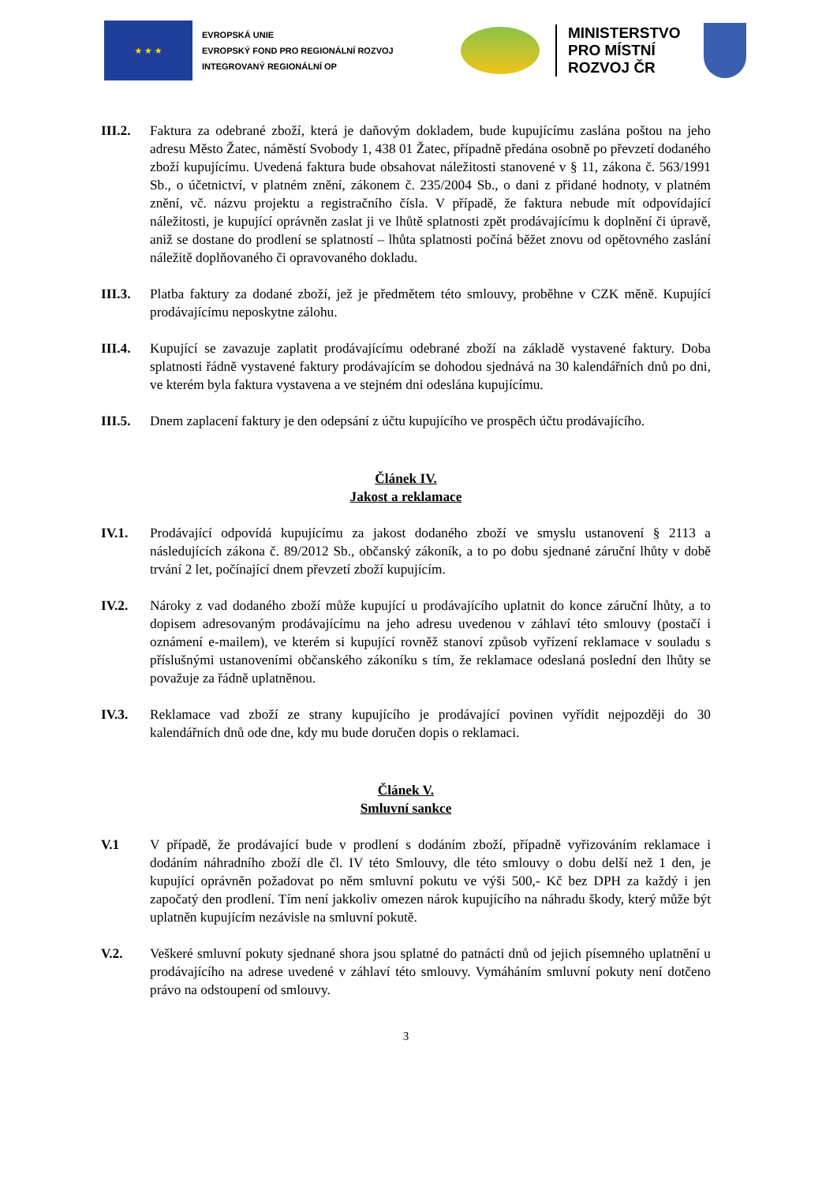★ ★ ★
EVROPSKÁ UNIE
EVROPSKÝ FOND PRO REGIONÁLNÍ ROZVOJ
INTEGROVANÝ REGIONÁLNÍ OP
MINISTERSTVO
PRO MÍSTNÍ
ROZVOJ ČR
III.2.
Faktura za odebrané zboží, která je daňovým dokladem, bude kupujícímu zaslána poštou na jeho adresu Město Žatec, náměstí Svobody 1, 438 01 Žatec, případně předána osobně po převzetí dodaného zboží kupujícímu. Uvedená faktura bude obsahovat náležitosti stanovené v § 11, zákona č. 563/1991 Sb., o účetnictví, v platném znění, zákonem č. 235/2004 Sb., o dani z přidané hodnoty, v platném znění, vč. názvu projektu a registračního čísla. V případě, že faktura nebude mít odpovídající náležitosti, je kupující oprávněn zaslat ji ve lhůtě splatnosti zpět prodávajícímu k doplnění či úpravě, aniž se dostane do prodlení se splatností – lhůta splatnosti počíná běžet znovu od opětovného zaslání náležitě doplňovaného či opravovaného dokladu.
III.3.
Platba faktury za dodané zboží, jež je předmětem této smlouvy, proběhne v CZK měně. Kupující prodávajícímu neposkytne zálohu.
III.4.
Kupující se zavazuje zaplatit prodávajícímu odebrané zboží na základě vystavené faktury. Doba splatnosti řádně vystavené faktury prodávajícím se dohodou sjednává na 30 kalendářních dnů po dni, ve kterém byla faktura vystavena a ve stejném dni odeslána kupujícímu.
III.5.
Dnem zaplacení faktury je den odepsání z účtu kupujícího ve prospěch účtu prodávajícího.
Článek IV.
Jakost a reklamace
IV.1. Prodávající odpovídá kupujícímu za jakost dodaného zboží ve smyslu ustanovení § 2113 a následujících zákona č. 89/2012 Sb., občanský zákoník, a to po dobu sjednané záruční lhůty v době trvání 2 let, počínající dnem převzetí zboží kupujícím.
IV.2. Nároky z vad dodaného zboží může kupující u prodávajícího uplatnit do konce záruční lhůty, a to dopisem adresovaným prodávajícímu na jeho adresu uvedenou v záhlaví této smlouvy (postačí i oznámení e-mailem), ve kterém si kupující rovněž stanoví způsob vyřízení reklamace v souladu s příslušnými ustanoveními občanského zákoníku s tím, že reklamace odeslaná poslední den lhůty se považuje za řádně uplatněnou.
IV.3. Reklamace vad zboží ze strany kupujícího je prodávající povinen vyřídit nejpozději do 30 kalendářních dnů ode dne, kdy mu bude doručen dopis o reklamaci.
Článek V.
Smluvní sankce
V.1 V případě, že prodávající bude v prodlení s dodáním zboží, případně vyřizováním reklamace i dodáním náhradního zboží dle čl. IV této Smlouvy, dle této smlouvy o dobu delší než 1 den, je kupující oprávněn požadovat po něm smluvní pokutu ve výši 500,- Kč bez DPH za každý i jen započatý den prodlení. Tím není jakkoliv omezen nárok kupujícího na náhradu škody, který může být uplatněn kupujícím nezávisle na smluvní pokutě.
V.2. Veškeré smluvní pokuty sjednané shora jsou splatné do patnácti dnů od jejich písemného uplatnění u prodávajícího na adrese uvedené v záhlaví této smlouvy. Vymáháním smluvní pokuty není dotčeno právo na odstoupení od smlouvy.
3